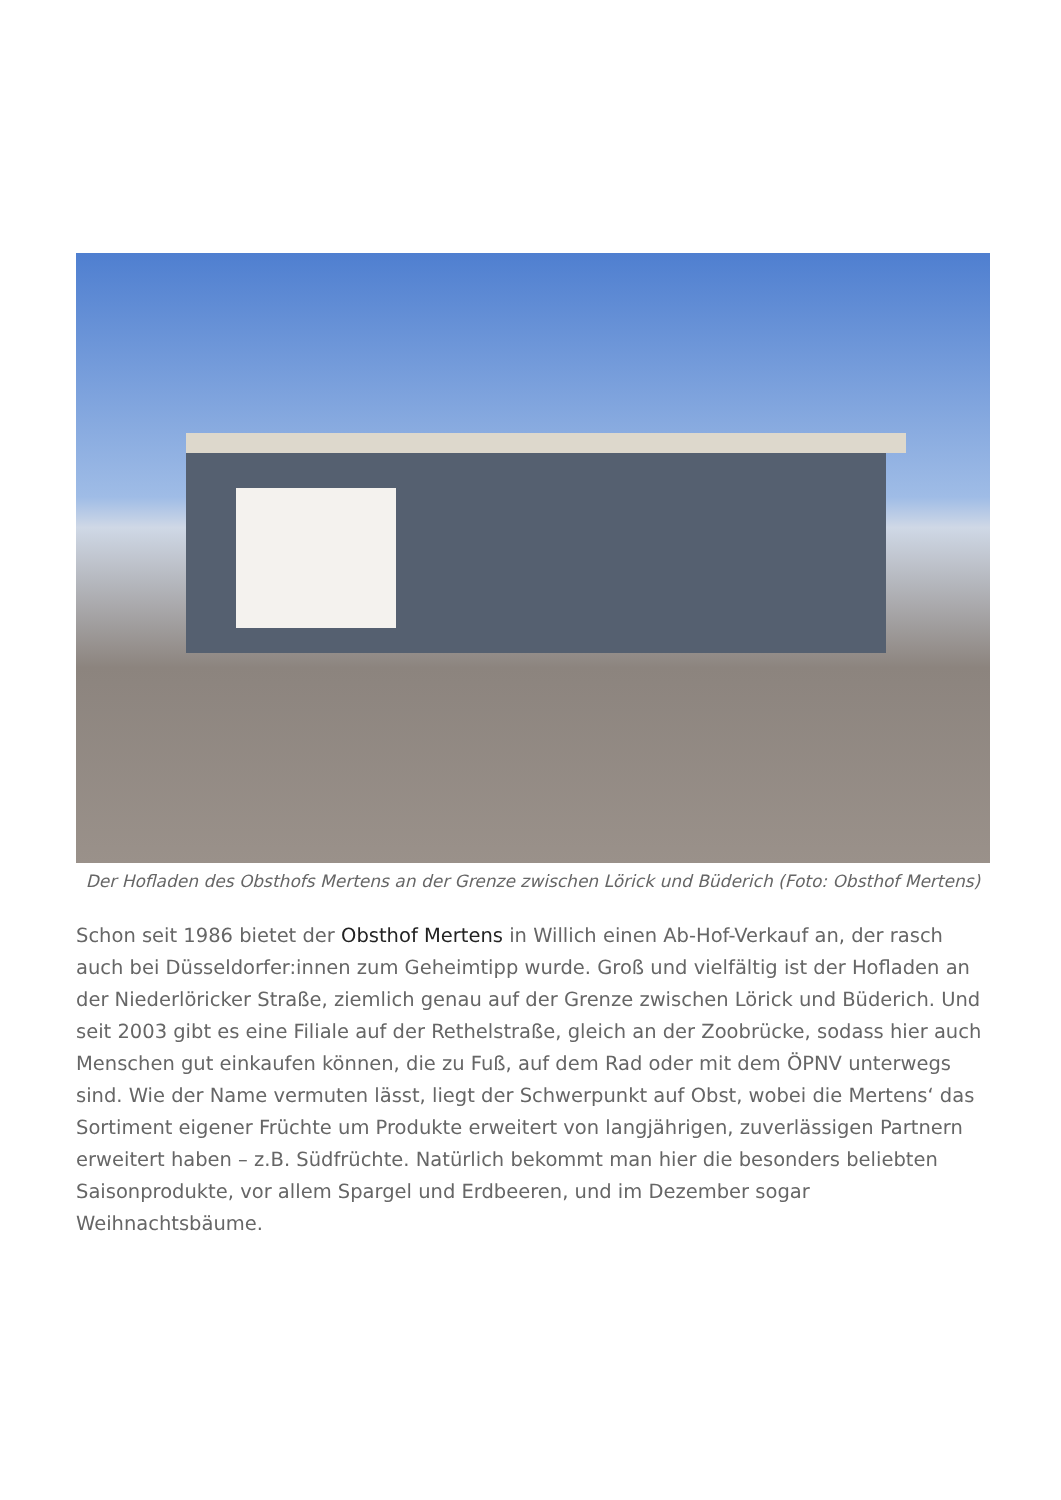Der Hofladen des Obsthofs Mertens an der Grenze zwischen Lörick und Büderich (Foto: Obsthof Mertens)
Schon seit 1986 bietet der Obsthof Mertens in Willich einen Ab-Hof-Verkauf an, der rasch auch bei Düsseldorfer:innen zum Geheimtipp wurde. Groß und vielfältig ist der Hofladen an der Niederlöricker Straße, ziemlich genau auf der Grenze zwischen Lörick und Büderich. Und seit 2003 gibt es eine Filiale auf der Rethelstraße, gleich an der Zoobrücke, sodass hier auch Menschen gut einkaufen können, die zu Fuß, auf dem Rad oder mit dem ÖPNV unterwegs sind. Wie der Name vermuten lässt, liegt der Schwerpunkt auf Obst, wobei die Mertens‘ das Sortiment eigener Früchte um Produkte erweitert von langjährigen, zuverlässigen Partnern erweitert haben – z.B. Südfrüchte. Natürlich bekommt man hier die besonders beliebten Saisonprodukte, vor allem Spargel und Erdbeeren, und im Dezember sogar Weihnachtsbäume.